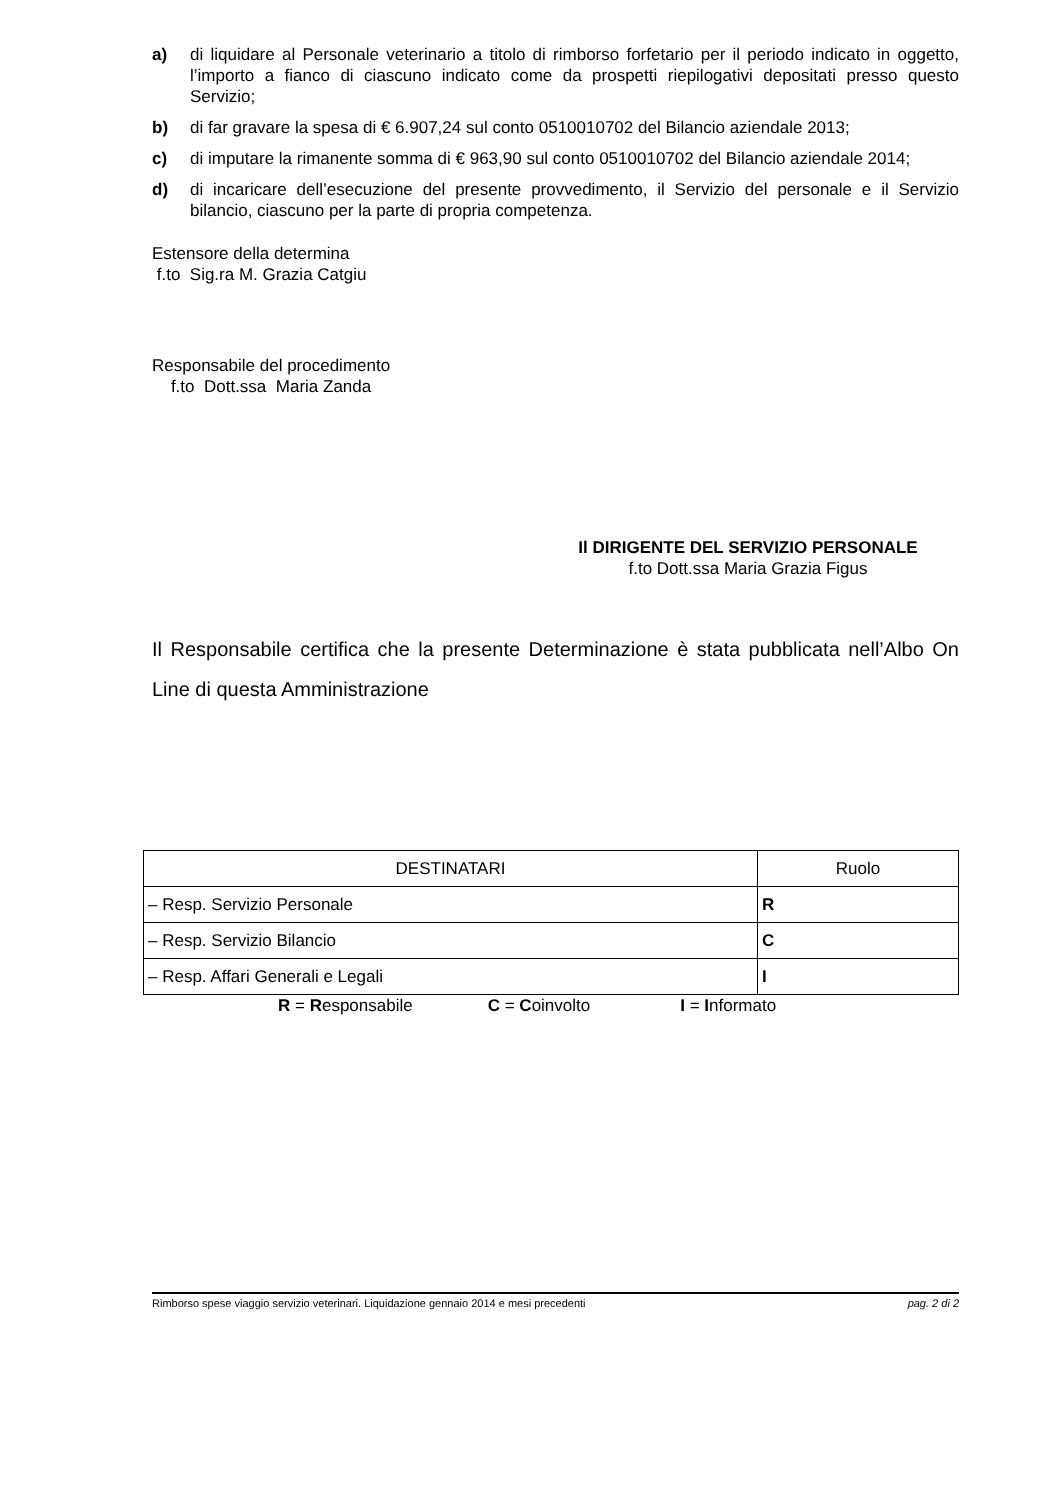a) di liquidare al Personale veterinario a titolo di rimborso forfetario per il periodo indicato in oggetto, l’importo a fianco di ciascuno indicato come da prospetti riepilogativi depositati presso questo Servizio;
b) di far gravare la spesa di € 6.907,24 sul conto 0510010702 del Bilancio aziendale 2013;
c) di imputare la rimanente somma di € 963,90 sul conto 0510010702 del Bilancio aziendale 2014;
d) di incaricare dell’esecuzione del presente provvedimento, il Servizio del personale e il Servizio bilancio, ciascuno per la parte di propria competenza.
Estensore della determina
f.to Sig.ra M. Grazia Catgiu
Responsabile del procedimento
f.to Dott.ssa Maria Zanda
Il DIRIGENTE DEL SERVIZIO PERSONALE
f.to Dott.ssa Maria Grazia Figus
Il Responsabile certifica che la presente Determinazione è stata pubblicata nell’Albo On Line di questa Amministrazione
| DESTINATARI | Ruolo |
| --- | --- |
| – Resp. Servizio Personale | R |
| – Resp. Servizio Bilancio | C |
| – Resp. Affari Generali e Legali | I |
R = Responsabile C = Coinvolto I = Informato
Rimborso spese viaggio servizio veterinari. Liquidazione gennaio 2014 e mesi precedenti pag. 2 di 2